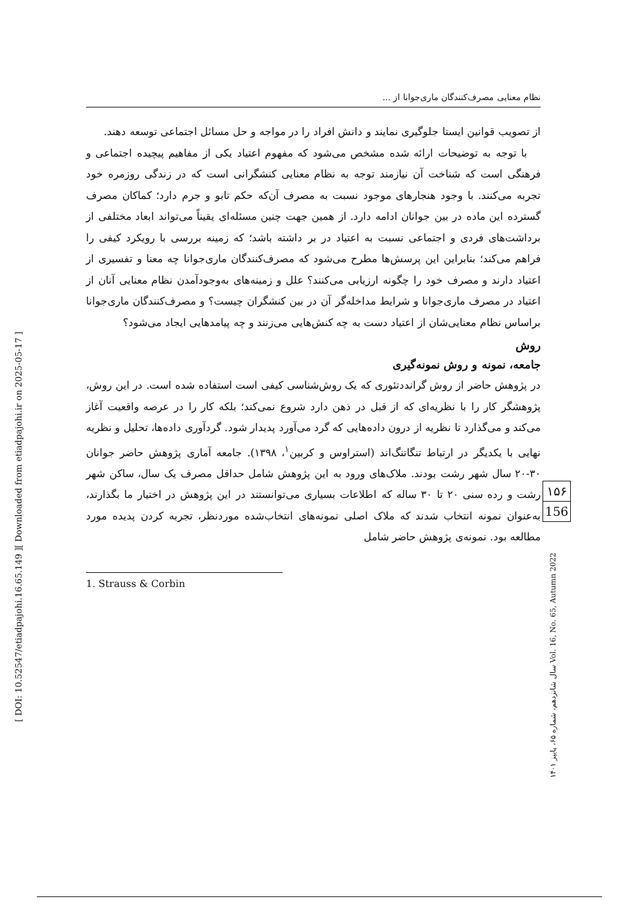[ Downloaded from etiadpajohi.ir on 2025-05-17 ]
[ DOI: 10.52547/etiadpajohi.16.65.149 ]
نظام معنایی مصرف‌کنندگان ماری‌جوانا از ...
از تصویب قوانین ایستا جلوگیری نمایند و دانش افراد را در مواجه و حل مسائل اجتماعی توسعه دهند.
با توجه به توضیحات ارائه شده مشخص می‌شود که مفهوم اعتیاد یکی از مفاهیم پیچیده اجتماعی و فرهنگی است که شناخت آن نیازمند توجه به نظام معنایی کنشگرانی است که در زندگی روزمره خود تجربه می‌کنند. با وجود هنجارهای موجود نسبت به مصرف آن‌که حکم تابو و جرم دارد؛ کماکان مصرف گسترده این ماده در بین جوانان ادامه دارد. از همین جهت چنین مسئله‌ای یقیناً می‌تواند ابعاد مختلفی از برداشت‌های فردی و اجتماعی نسبت به اعتیاد در بر داشته باشد؛ که زمینه بررسی با رویکرد کیفی را فراهم می‌کند؛ بنابراین این پرسش‌ها مطرح می‌شود که مصرف‌کنندگان ماری‌جوانا چه معنا و تفسیری از اعتیاد دارند و مصرف خود را چگونه ارزیابی می‌کنند؟ علل و زمینه‌های به‌وجودآمدن نظام معنایی آنان از اعتیاد در مصرف ماری‌جوانا و شرایط مداخله‌گر آن در بین کنشگران چیست؟ و مصرف‌کنندگان ماری‌جوانا براساس نظام معنایی‌شان از اعتیاد دست به چه کنش‌هایی می‌زنند و چه پیامدهایی ایجاد می‌شود؟
روش
جامعه، نمونه و روش نمونه‌گیری
در پژوهش حاضر از روش گرانددتئوری که یک روش‌شناسی کیفی است استفاده شده است. در این روش، پژوهشگر کار را با نظریه‌ای که از قبل در ذهن دارد شروع نمی‌کند؛ بلکه کار را در عرصه واقعیت آغاز می‌کند و می‌گذارد تا نظریه از درون داده‌هایی که گرد می‌آورد پدیدار شود. گردآوری داده‌ها، تحلیل و نظریه نهایی با یکدیگر در ارتباط تنگاتنگ‌اند (استراوس و کربین<sup>۱</sup>، ۱۳۹۸). جامعه آماری پژوهش حاضر جوانان ۳۰-۲۰ سال شهر رشت بودند. ملاک‌های ورود به این پژوهش شامل حداقل مصرف یک سال، ساکن شهر رشت و رده سنی ۲۰ تا ۳۰ ساله که اطلاعات بسیاری می‌توانستند در این پژوهش در اختیار ما بگذارند، به‌عنوان نمونه انتخاب شدند که ملاک اصلی نمونه‌های انتخاب‌شده موردنظر، تجربه کردن پدیده مورد مطالعه بود. نمونه‌ی پژوهش حاضر شامل
1. Strauss & Corbin
۱۵۶
156
سال شانزدهم، شماره ۶۵، پاییز ۱۴۰۱ Vol. 16, No. 65, Autumn 2022